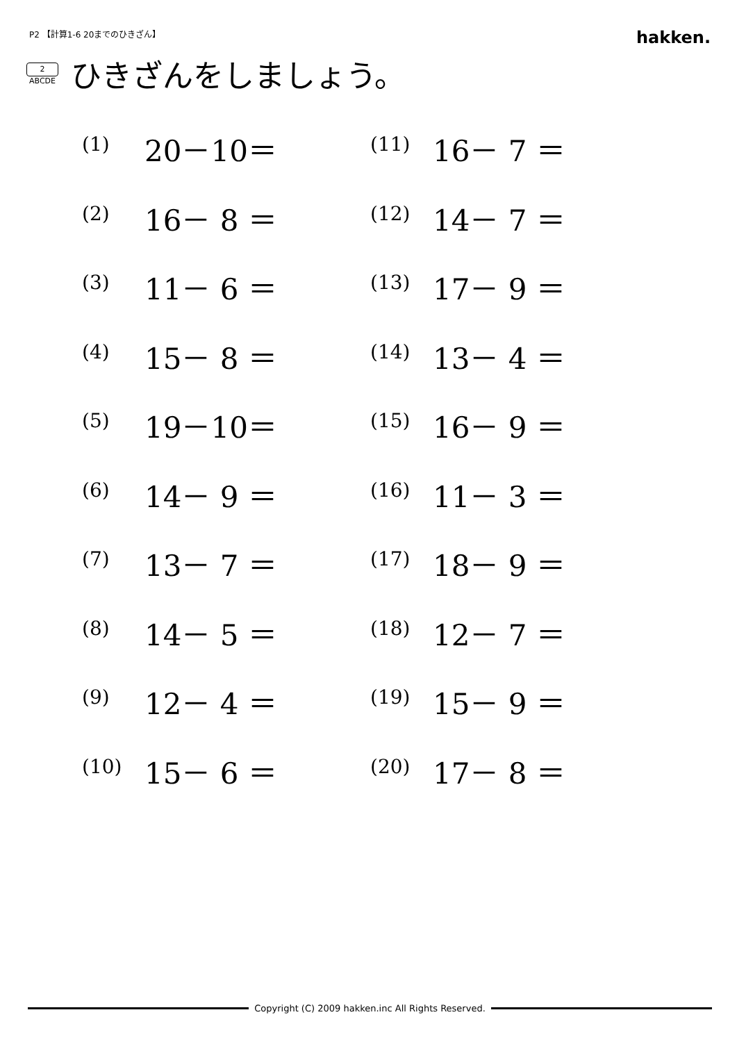P2 【計算1-6 20までのひきざん】 hakken.
2
ABCDE
ひきざんをしましょう。
| (1) | 20－10＝ | (11) | 16－ 7 ＝ |
| (2) | 16－ 8 ＝ | (12) | 14－ 7 ＝ |
| (3) | 11－ 6 ＝ | (13) | 17－ 9 ＝ |
| (4) | 15－ 8 ＝ | (14) | 13－ 4 ＝ |
| (5) | 19－10＝ | (15) | 16－ 9 ＝ |
| (6) | 14－ 9 ＝ | (16) | 11－ 3 ＝ |
| (7) | 13－ 7 ＝ | (17) | 18－ 9 ＝ |
| (8) | 14－ 5 ＝ | (18) | 12－ 7 ＝ |
| (9) | 12－ 4 ＝ | (19) | 15－ 9 ＝ |
| (10) | 15－ 6 ＝ | (20) | 17－ 8 ＝ |
Copyright (C) 2009 hakken.inc All Rights Reserved.